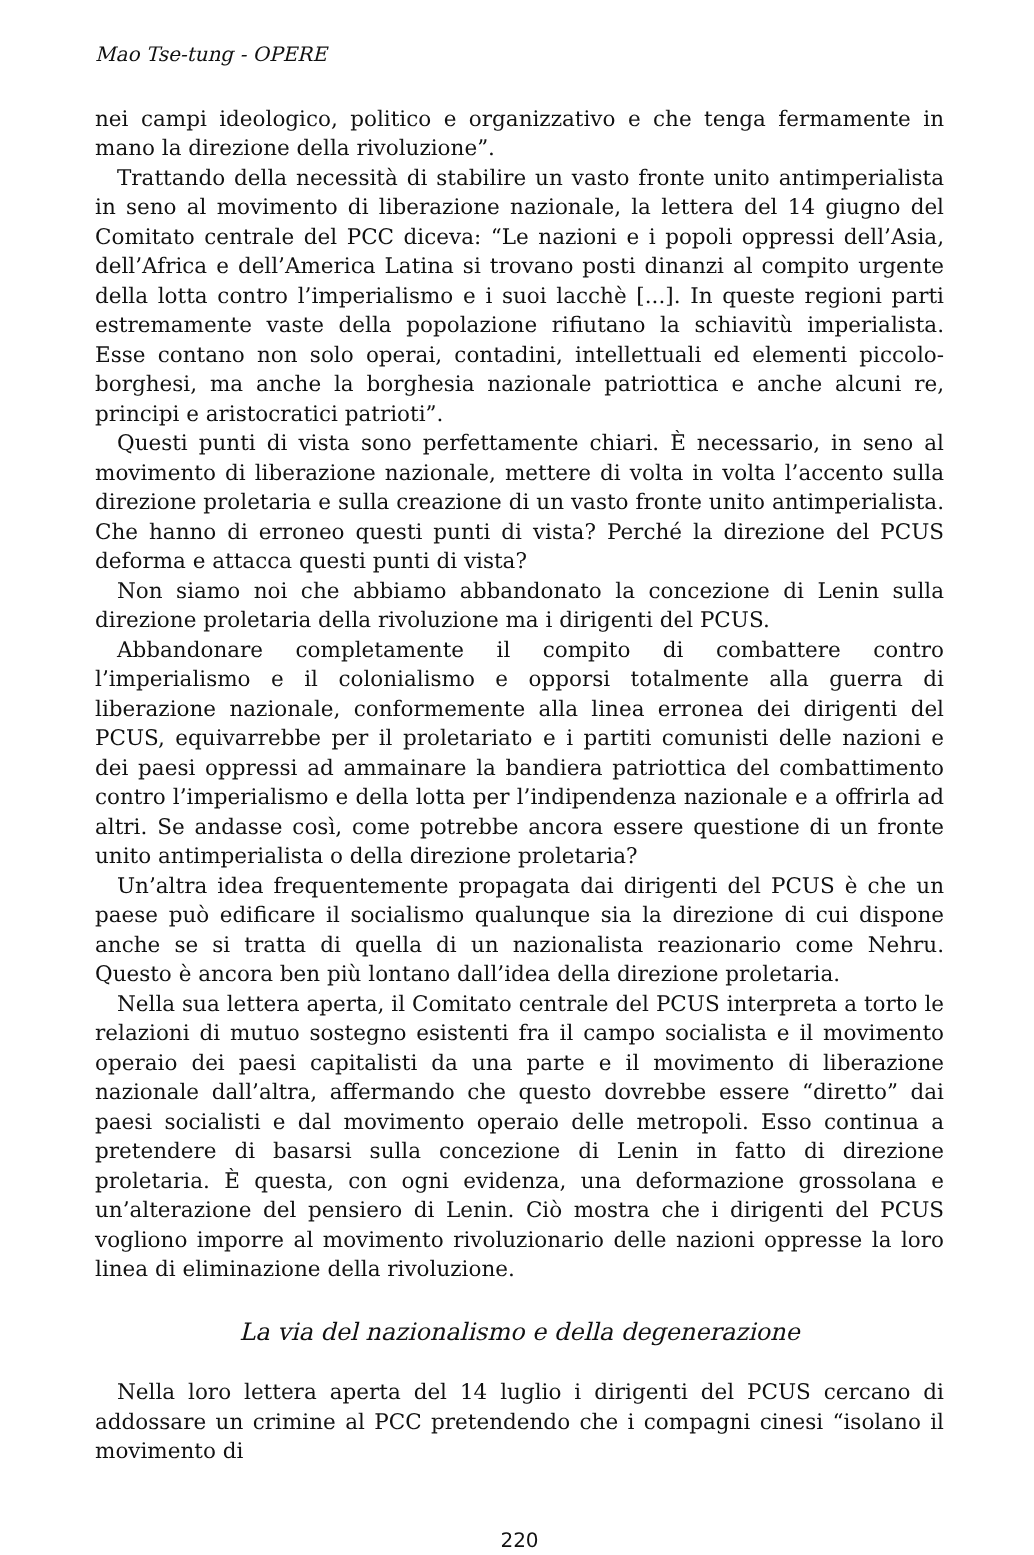Mao Tse-tung - OPERE
nei campi ideologico, politico e organizzativo e che tenga fermamente in mano la direzione della rivoluzione”.
Trattando della necessità di stabilire un vasto fronte unito antimperialista in seno al movimento di liberazione nazionale, la lettera del 14 giugno del Comitato centrale del PCC diceva: “Le nazioni e i popoli oppressi dell’Asia, dell’Africa e dell’America Latina si trovano posti dinanzi al compito urgente della lotta contro l’imperialismo e i suoi lacchè [...]. In queste regioni parti estremamente vaste della popolazione rifiutano la schiavitù imperialista. Esse contano non solo operai, contadini, intellettuali ed elementi piccolo-borghesi, ma anche la borghesia nazionale patriottica e anche alcuni re, principi e aristocratici patrioti”.
Questi punti di vista sono perfettamente chiari. È necessario, in seno al movimento di liberazione nazionale, mettere di volta in volta l’accento sulla direzione proletaria e sulla creazione di un vasto fronte unito antimperialista. Che hanno di erroneo questi punti di vista? Perché la direzione del PCUS deforma e attacca questi punti di vista?
Non siamo noi che abbiamo abbandonato la concezione di Lenin sulla direzione proletaria della rivoluzione ma i dirigenti del PCUS.
Abbandonare completamente il compito di combattere contro l’imperialismo e il colonialismo e opporsi totalmente alla guerra di liberazione nazionale, conformemente alla linea erronea dei dirigenti del PCUS, equivarrebbe per il proletariato e i partiti comunisti delle nazioni e dei paesi oppressi ad ammainare la bandiera patriottica del combattimento contro l’imperialismo e della lotta per l’indipendenza nazionale e a offrirla ad altri. Se andasse così, come potrebbe ancora essere questione di un fronte unito antimperialista o della direzione proletaria?
Un’altra idea frequentemente propagata dai dirigenti del PCUS è che un paese può edificare il socialismo qualunque sia la direzione di cui dispone anche se si tratta di quella di un nazionalista reazionario come Nehru. Questo è ancora ben più lontano dall’idea della direzione proletaria.
Nella sua lettera aperta, il Comitato centrale del PCUS interpreta a torto le relazioni di mutuo sostegno esistenti fra il campo socialista e il movimento operaio dei paesi capitalisti da una parte e il movimento di liberazione nazionale dall’altra, affermando che questo dovrebbe essere “diretto” dai paesi socialisti e dal movimento operaio delle metropoli. Esso continua a pretendere di basarsi sulla concezione di Lenin in fatto di direzione proletaria. È questa, con ogni evidenza, una deformazione grossolana e un’alterazione del pensiero di Lenin. Ciò mostra che i dirigenti del PCUS vogliono imporre al movimento rivoluzionario delle nazioni oppresse la loro linea di eliminazione della rivoluzione.
La via del nazionalismo e della degenerazione
Nella loro lettera aperta del 14 luglio i dirigenti del PCUS cercano di addossare un crimine al PCC pretendendo che i compagni cinesi “isolano il movimento di
220